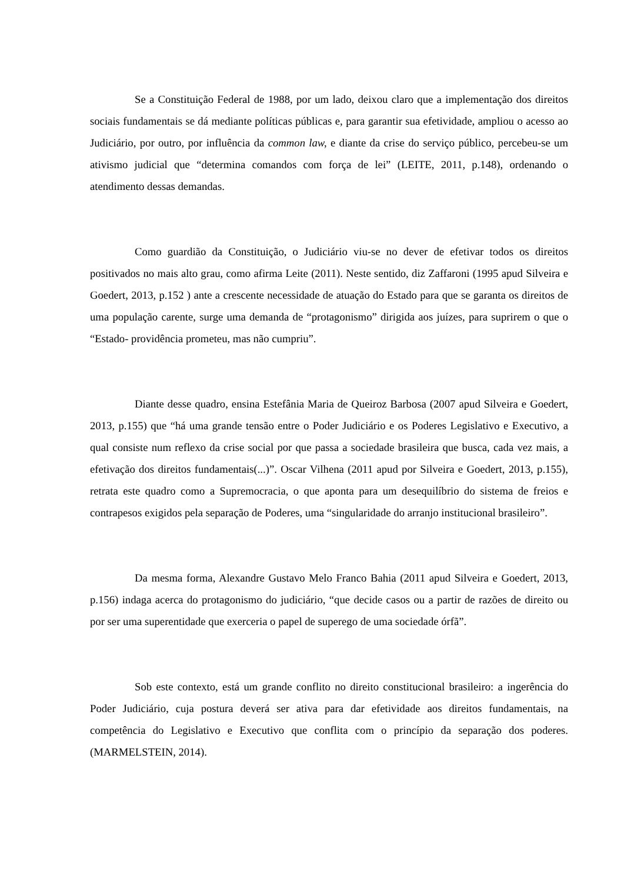Se a Constituição Federal de 1988, por um lado, deixou claro que a implementação dos direitos sociais fundamentais se dá mediante políticas públicas e, para garantir sua efetividade, ampliou o acesso ao Judiciário, por outro, por influência da common law, e diante da crise do serviço público, percebeu-se um ativismo judicial que “determina comandos com força de lei” (LEITE, 2011, p.148), ordenando o atendimento dessas demandas.
Como guardião da Constituição, o Judiciário viu-se no dever de efetivar todos os direitos positivados no mais alto grau, como afirma Leite (2011). Neste sentido, diz Zaffaroni (1995 apud Silveira e Goedert, 2013, p.152 ) ante a crescente necessidade de atuação do Estado para que se garanta os direitos de uma população carente, surge uma demanda de “protagonismo” dirigida aos juízes, para suprirem o que o “Estado- providência prometeu, mas não cumpriu”.
Diante desse quadro, ensina Estefânia Maria de Queiroz Barbosa (2007 apud Silveira e Goedert, 2013, p.155) que “há uma grande tensão entre o Poder Judiciário e os Poderes Legislativo e Executivo, a qual consiste num reflexo da crise social por que passa a sociedade brasileira que busca, cada vez mais, a efetivação dos direitos fundamentais(...)”. Oscar Vilhena (2011 apud por Silveira e Goedert, 2013, p.155), retrata este quadro como a Supremocracia, o que aponta para um desequilíbrio do sistema de freios e contrapesos exigidos pela separação de Poderes, uma “singularidade do arranjo institucional brasileiro”.
Da mesma forma, Alexandre Gustavo Melo Franco Bahia (2011 apud Silveira e Goedert, 2013, p.156) indaga acerca do protagonismo do judiciário, “que decide casos ou a partir de razões de direito ou por ser uma superentidade que exerceria o papel de superego de uma sociedade órfã”.
Sob este contexto, está um grande conflito no direito constitucional brasileiro: a ingerência do Poder Judiciário, cuja postura deverá ser ativa para dar efetividade aos direitos fundamentais, na competência do Legislativo e Executivo que conflita com o princípio da separação dos poderes. (MARMELSTEIN, 2014).